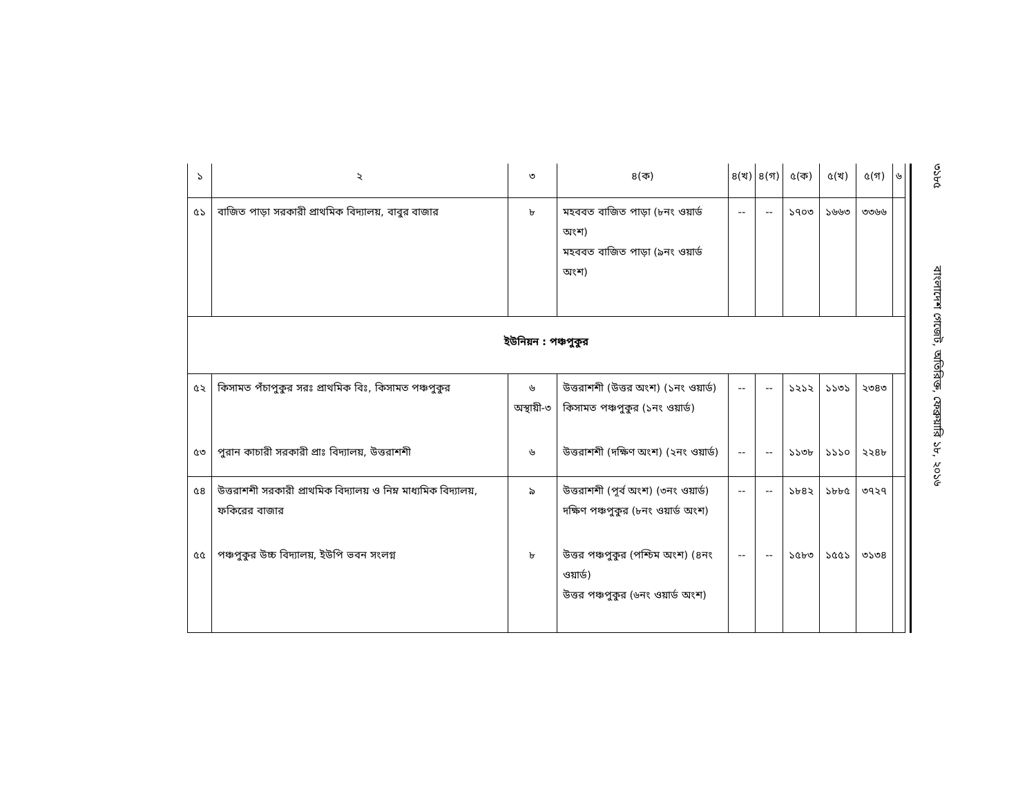| ১ | ২ | ৩ | ৪(ক) | ৪(খ) | ৪(গ) | ৫(ক) | ৫(খ) | ৫(গ) | ৬ |
| --- | --- | --- | --- | --- | --- | --- | --- | --- | --- |
| ৫১ | বাজিত পাড়া সরকারী প্রাথমিক বিদ্যালয়, বাবুর বাজার | ৮ | মহববত বাজিত পাড়া (৮নং ওয়ার্ড অংশ) মহববত বাজিত পাড়া (৯নং ওয়ার্ড অংশ) | -- | -- | ১৭০৩ | ১৬৬৩ | ৩৩৬৬ | |
| ইউনিয়ন : পঞ্চপুকুর | | | | | | | | | |
| ৫২ | কিসামত পঁচাপুকুর সরঃ প্রাথমিক বিঃ, কিসামত পঞ্চপুকুর | ৬ অস্থায়ী-৩ | উত্তরাশশী (উত্তর অংশ) (১নং ওয়ার্ড) কিসামত পঞ্চপুকুর (১নং ওয়ার্ড) | -- | -- | ১২১২ | ১১৩১ | ২৩৪৩ | |
| ৫৩ | পুরান কাচারী সরকারী প্রাঃ বিদ্যালয়, উত্তরাশশী | ৬ | উত্তরাশশী (দক্ষিণ অংশ) (২নং ওয়ার্ড) | -- | -- | ১১৩৮ | ১১১০ | ২২৪৮ | |
| ৫৪ | উত্তরাশশী সরকারী প্রাথমিক বিদ্যালয় ও নিম্ন মাধ্যমিক বিদ্যালয়, ফকিরের বাজার | ৯ | উত্তরাশশী (পূর্ব অংশ) (৩নং ওয়ার্ড) দক্ষিণ পঞ্চপুকুর (৮নং ওয়ার্ড অংশ) | -- | -- | ১৮৪২ | ১৮৮৫ | ৩৭২৭ | |
| ৫৫ | পঞ্চপুকুর উচ্চ বিদ্যালয়, ইউপি ভবন সংলগ্ন | ৮ | উত্তর পঞ্চপুকুর (পশ্চিম অংশ) (৪নং ওয়ার্ড) উত্তর পঞ্চপুকুর (৬নং ওয়ার্ড অংশ) | -- | -- | ১৫৮৩ | ১৫৫১ | ৩১৩৪ | |
৩১৮৫ বাংলাদেশ গেজেট, অতিরিক্ত, ফেব্রুয়ারি ১৮, ২০১৬